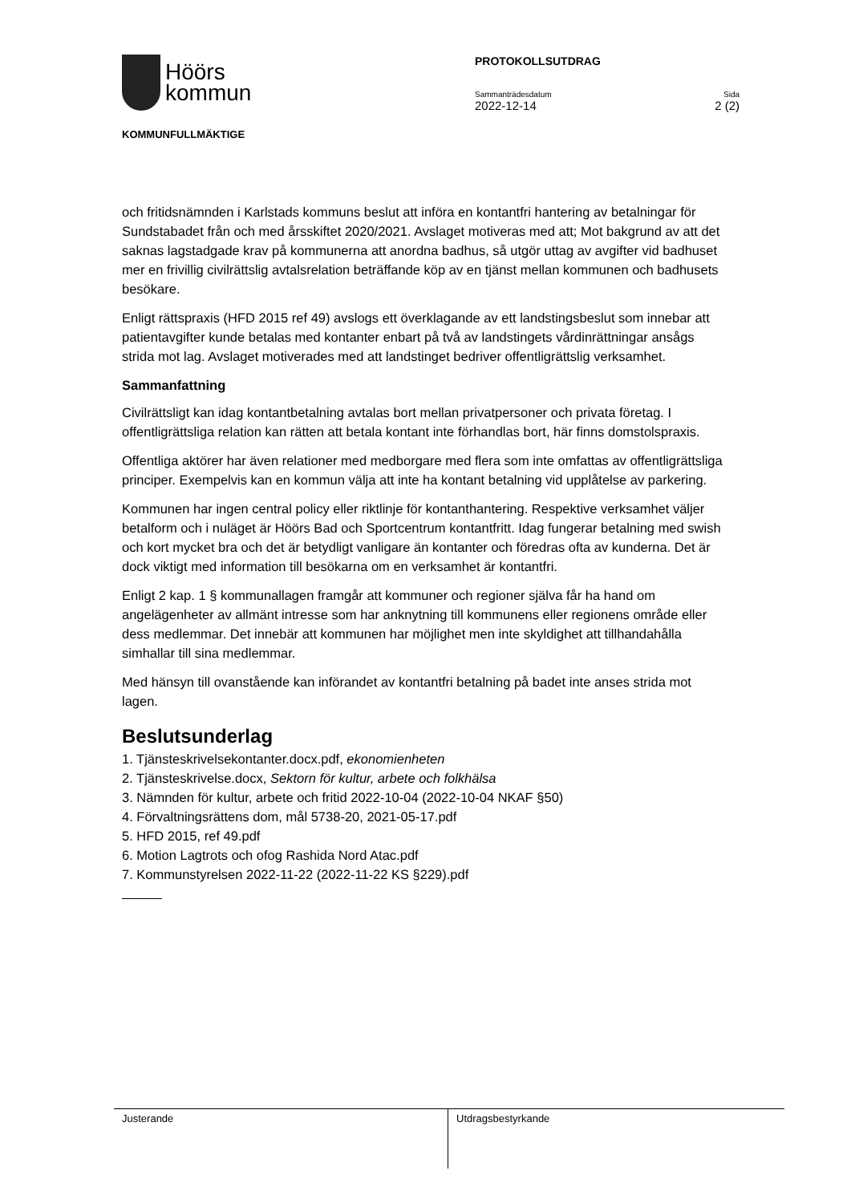Höörs
kommun
KOMMUNFULLMÄKTIGE
PROTOKOLLSUTDRAG
Sammanträdesdatum Sida
2022-12-14 2 (2)
och fritidsnämnden i Karlstads kommuns beslut att införa en kontantfri hantering av betalningar för Sundstabadet från och med årsskiftet 2020/2021. Avslaget motiveras med att; Mot bakgrund av att det saknas lagstadgade krav på kommunerna att anordna badhus, så utgör uttag av avgifter vid badhuset mer en frivillig civilrättslig avtalsrelation beträffande köp av en tjänst mellan kommunen och badhusets besökare.
Enligt rättspraxis (HFD 2015 ref 49) avslogs ett överklagande av ett landstingsbeslut som innebar att patientavgifter kunde betalas med kontanter enbart på två av landstingets vårdinrättningar ansågs strida mot lag. Avslaget motiverades med att landstinget bedriver offentligrättslig verksamhet.
Sammanfattning
Civilrättsligt kan idag kontantbetalning avtalas bort mellan privatpersoner och privata företag. I offentligrättsliga relation kan rätten att betala kontant inte förhandlas bort, här finns domstolspraxis.
Offentliga aktörer har även relationer med medborgare med flera som inte omfattas av offentligrättsliga principer. Exempelvis kan en kommun välja att inte ha kontant betalning vid upplåtelse av parkering.
Kommunen har ingen central policy eller riktlinje för kontanthantering. Respektive verksamhet väljer betalform och i nuläget är Höörs Bad och Sportcentrum kontantfritt. Idag fungerar betalning med swish och kort mycket bra och det är betydligt vanligare än kontanter och föredras ofta av kunderna. Det är dock viktigt med information till besökarna om en verksamhet är kontantfri.
Enligt 2 kap. 1 § kommunallagen framgår att kommuner och regioner själva får ha hand om angelägenheter av allmänt intresse som har anknytning till kommunens eller regionens område eller dess medlemmar. Det innebär att kommunen har möjlighet men inte skyldighet att tillhandahålla simhallar till sina medlemmar.
Med hänsyn till ovanstående kan införandet av kontantfri betalning på badet inte anses strida mot lagen.
Beslutsunderlag
1. Tjänsteskrivelsekontanter.docx.pdf, ekonomienheten
2. Tjänsteskrivelse.docx, Sektorn för kultur, arbete och folkhälsa
3. Nämnden för kultur, arbete och fritid 2022-10-04 (2022-10-04 NKAF §50)
4. Förvaltningsrättens dom, mål 5738-20, 2021-05-17.pdf
5. HFD 2015, ref 49.pdf
6. Motion Lagtrots och ofog Rashida Nord Atac.pdf
7. Kommunstyrelsen 2022-11-22 (2022-11-22 KS §229).pdf
Justerande Utdragsbestyrkande